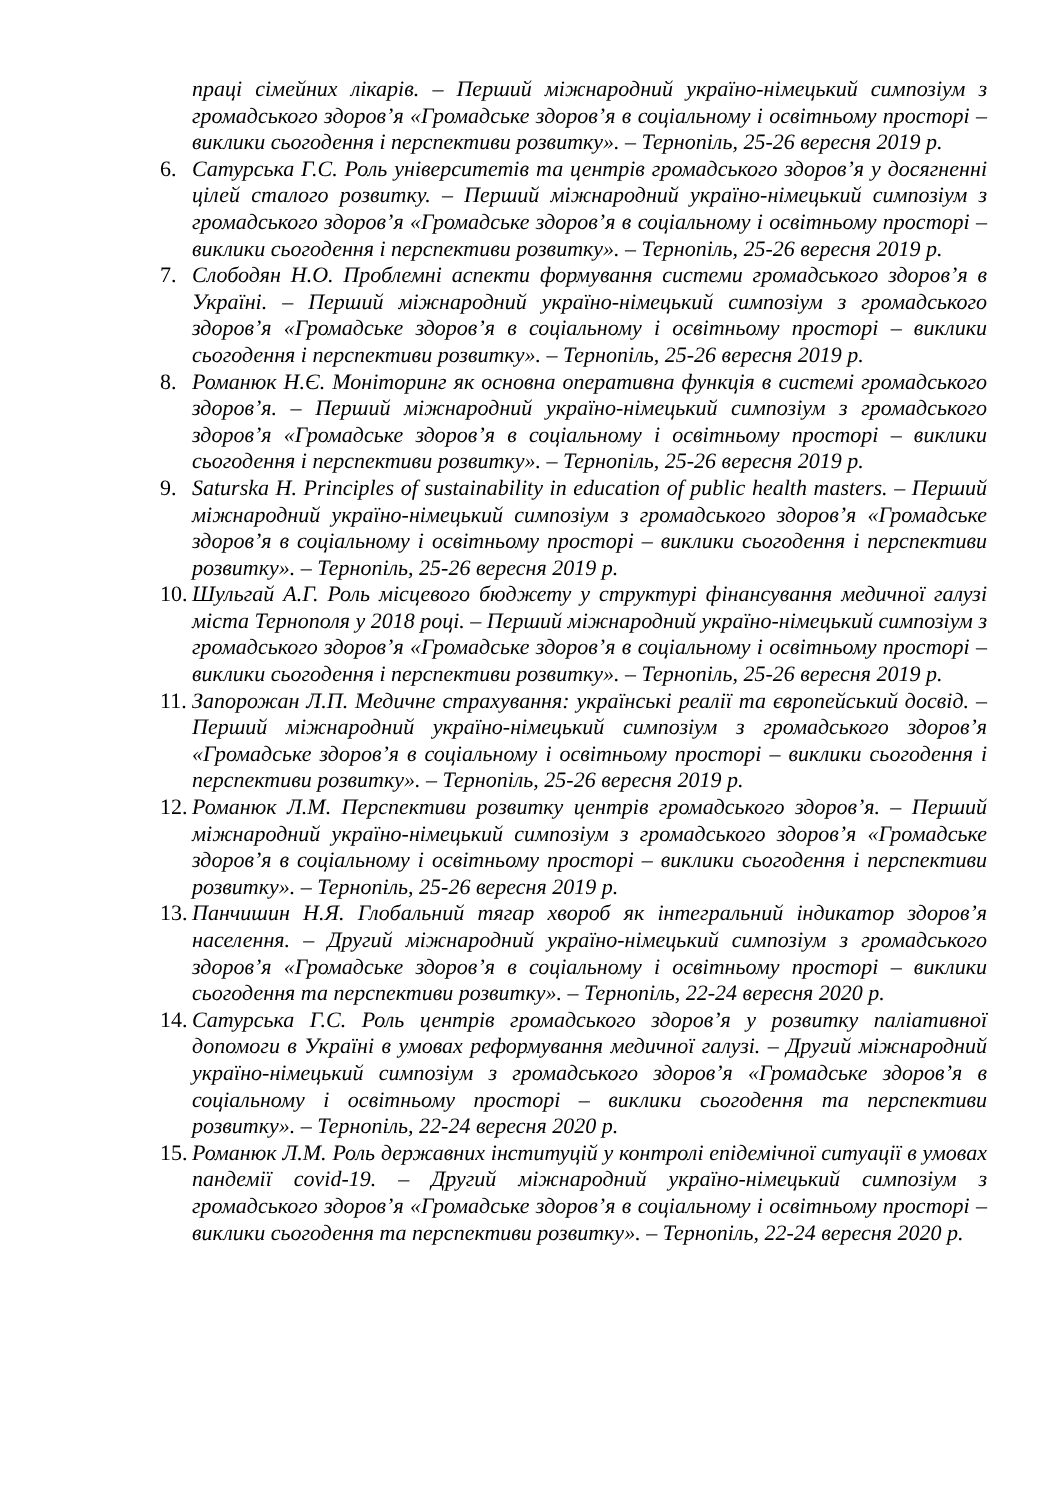праці сімейних лікарів. – Перший міжнародний україно-німецький симпозіум з громадського здоров’я «Громадське здоров’я в соціальному і освітньому просторі – виклики сьогодення і перспективи розвитку». – Тернопіль, 25-26 вересня 2019 р.
6. Сатурська Г.С. Роль університетів та центрів громадського здоров’я у досягненні цілей сталого розвитку. – Перший міжнародний україно-німецький симпозіум з громадського здоров’я «Громадське здоров’я в соціальному і освітньому просторі – виклики сьогодення і перспективи розвитку». – Тернопіль, 25-26 вересня 2019 р.
7. Слободян Н.О. Проблемні аспекти формування системи громадського здоров’я в Україні. – Перший міжнародний україно-німецький симпозіум з громадського здоров’я «Громадське здоров’я в соціальному і освітньому просторі – виклики сьогодення і перспективи розвитку». – Тернопіль, 25-26 вересня 2019 р.
8. Романюк Н.Є. Моніторинг як основна оперативна функція в системі громадського здоров’я. – Перший міжнародний україно-німецький симпозіум з громадського здоров’я «Громадське здоров’я в соціальному і освітньому просторі – виклики сьогодення і перспективи розвитку». – Тернопіль, 25-26 вересня 2019 р.
9. Saturska H. Principles of sustainability in education of public health masters. – Перший міжнародний україно-німецький симпозіум з громадського здоров’я «Громадське здоров’я в соціальному і освітньому просторі – виклики сьогодення і перспективи розвитку». – Тернопіль, 25-26 вересня 2019 р.
10. Шульгай А.Г. Роль місцевого бюджету у структурі фінансування медичної галузі міста Тернополя у 2018 році. – Перший міжнародний україно-німецький симпозіум з громадського здоров’я «Громадське здоров’я в соціальному і освітньому просторі – виклики сьогодення і перспективи розвитку». – Тернопіль, 25-26 вересня 2019 р.
11. Запорожан Л.П. Медичне страхування: українські реалії та європейський досвід. – Перший міжнародний україно-німецький симпозіум з громадського здоров’я «Громадське здоров’я в соціальному і освітньому просторі – виклики сьогодення і перспективи розвитку». – Тернопіль, 25-26 вересня 2019 р.
12. Романюк Л.М. Перспективи розвитку центрів громадського здоров’я. – Перший міжнародний україно-німецький симпозіум з громадського здоров’я «Громадське здоров’я в соціальному і освітньому просторі – виклики сьогодення і перспективи розвитку». – Тернопіль, 25-26 вересня 2019 р.
13. Панчишин Н.Я. Глобальний тягар хвороб як інтегральний індикатор здоров’я населення. – Другий міжнародний україно-німецький симпозіум з громадського здоров’я «Громадське здоров’я в соціальному і освітньому просторі – виклики сьогодення та перспективи розвитку». – Тернопіль, 22-24 вересня 2020 р.
14. Сатурська Г.С. Роль центрів громадського здоров’я у розвитку паліативної допомоги в Україні в умовах реформування медичної галузі. – Другий міжнародний україно-німецький симпозіум з громадського здоров’я «Громадське здоров’я в соціальному і освітньому просторі – виклики сьогодення та перспективи розвитку». – Тернопіль, 22-24 вересня 2020 р.
15. Романюк Л.М. Роль державних інституцій у контролі епідемічної ситуації в умовах пандемії covid-19. – Другий міжнародний україно-німецький симпозіум з громадського здоров’я «Громадське здоров’я в соціальному і освітньому просторі – виклики сьогодення та перспективи розвитку». – Тернопіль, 22-24 вересня 2020 р.